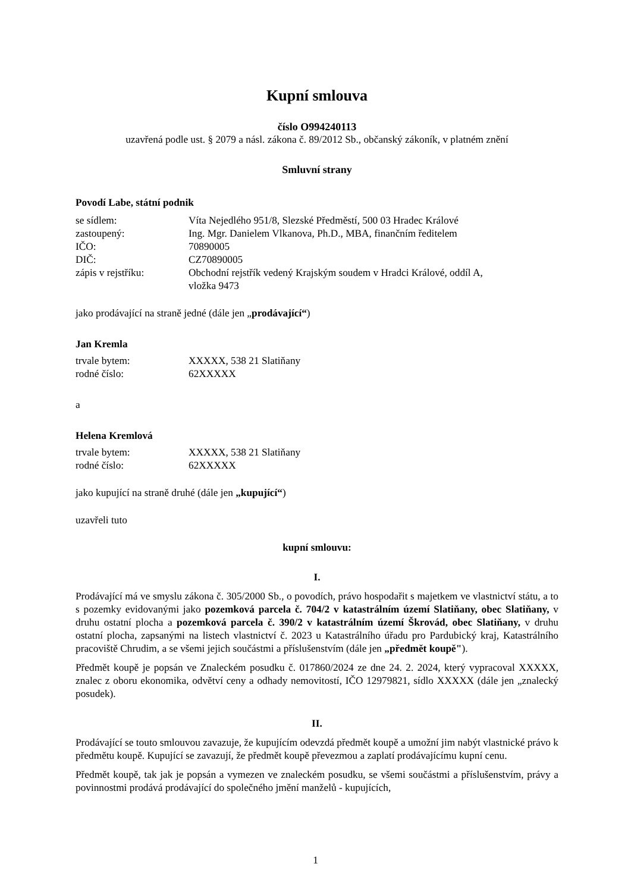Kupní smlouva
číslo O994240113
uzavřená podle ust. § 2079 a násl. zákona č. 89/2012 Sb., občanský zákoník, v platném znění
Smluvní strany
Povodí Labe, státní podnik
| se sídlem: | Víta Nejedlého 951/8, Slezské Předměstí, 500 03 Hradec Králové |
| zastoupený: | Ing. Mgr. Danielem Vlkanova, Ph.D., MBA, finančním ředitelem |
| IČO: | 70890005 |
| DIČ: | CZ70890005 |
| zápis v rejstříku: | Obchodní rejstřík vedený Krajským soudem v Hradci Králové, oddíl A, vložka 9473 |
jako prodávající na straně jedné (dále jen „prodávající“)
Jan Kremla
| trvale bytem: | XXXXX, 538 21 Slatiňany |
| rodné číslo: | 62XXXXX |
a
Helena Kremlová
| trvale bytem: | XXXXX, 538 21 Slatiňany |
| rodné číslo: | 62XXXXX |
jako kupující na straně druhé (dále jen „kupující“)
uzavřeli tuto
kupní smlouvu:
I.
Prodávající má ve smyslu zákona č. 305/2000 Sb., o povodích, právo hospodařit s majetkem ve vlastnictví státu, a to s pozemky evidovanými jako pozemková parcela č. 704/2 v katastrálním území Slatiňany, obec Slatiňany, v druhu ostatní plocha a pozemková parcela č. 390/2 v katastrálním území Škrovád, obec Slatiňany, v druhu ostatní plocha, zapsanými na listech vlastnictví č. 2023 u Katastrálního úřadu pro Pardubický kraj, Katastrálního pracoviště Chrudim, a se všemi jejich součástmi a příslušenstvím (dále jen „předmět koupě").
Předmět koupě je popsán ve Znaleckém posudku č. 017860/2024 ze dne 24. 2. 2024, který vypracoval XXXXX, znalec z oboru ekonomika, odvětví ceny a odhady nemovitostí, IČO 12979821, sídlo XXXXX (dále jen „znalecký posudek).
II.
Prodávající se touto smlouvou zavazuje, že kupujícím odevzdá předmět koupě a umožní jim nabýt vlastnické právo k předmětu koupě. Kupující se zavazují, že předmět koupě převezmou a zaplatí prodávajícímu kupní cenu.
Předmět koupě, tak jak je popsán a vymezen ve znaleckém posudku, se všemi součástmi a příslušenstvím, právy a povinnostmi prodává prodávající do společného jmění manželů - kupujících,
1